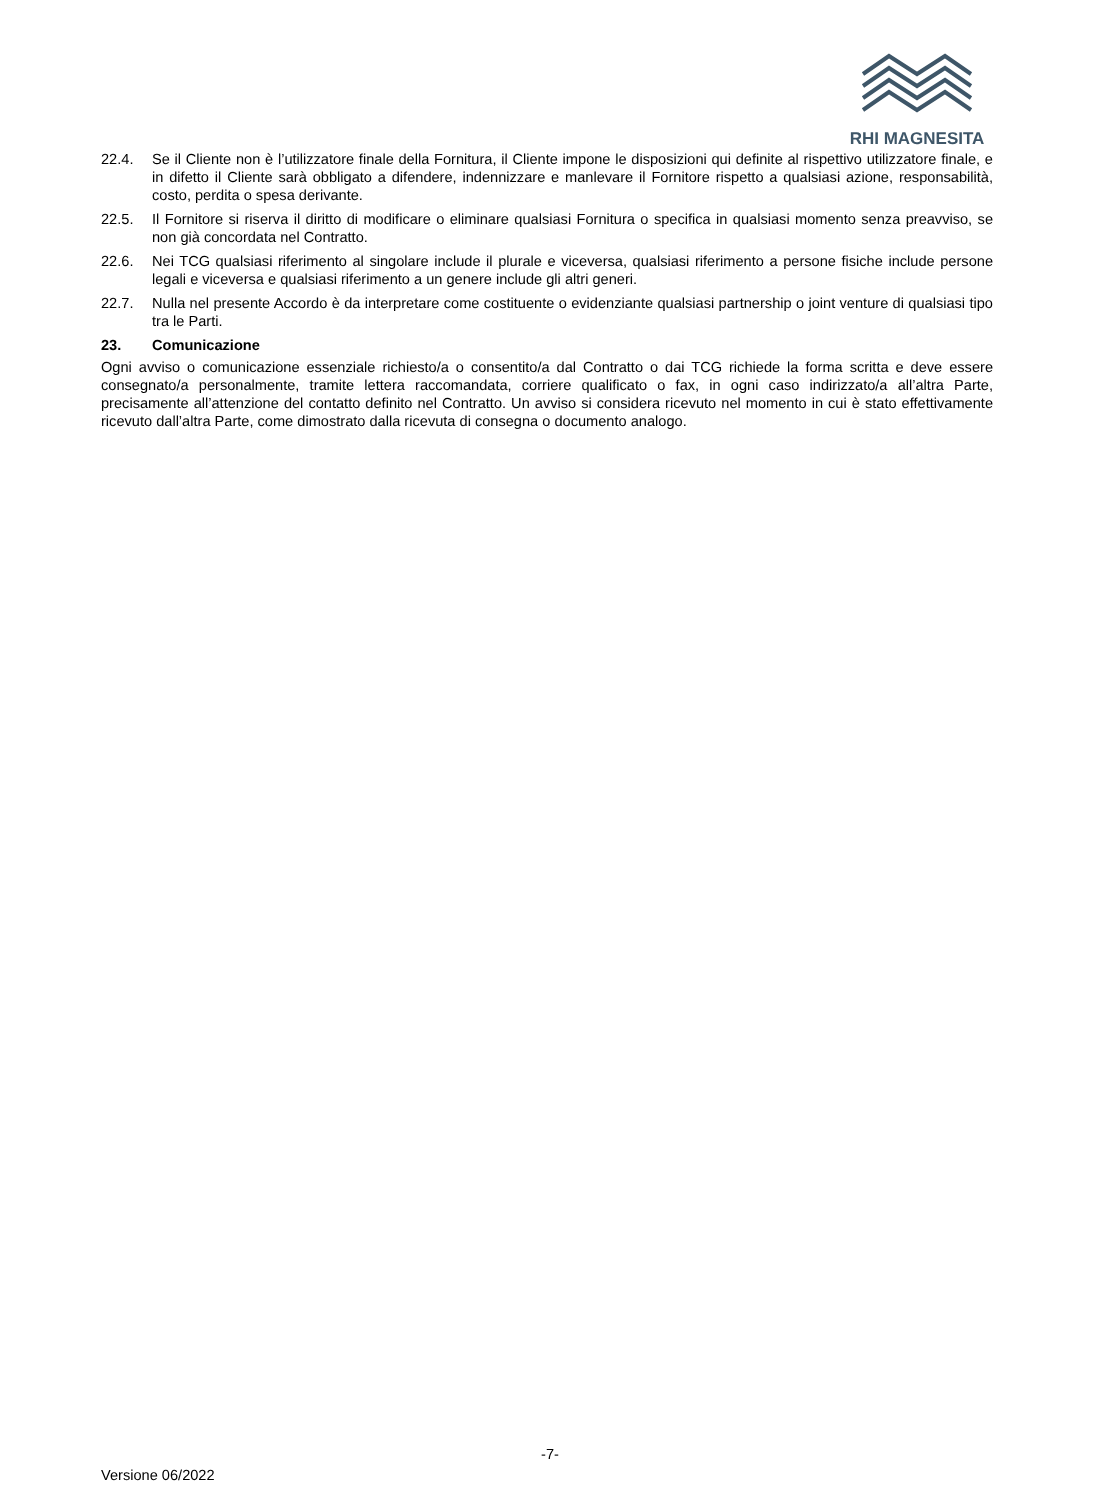RHI MAGNESITA
22.4. Se il Cliente non è l’utilizzatore finale della Fornitura, il Cliente impone le disposizioni qui definite al rispettivo utilizzatore finale, e in difetto il Cliente sarà obbligato a difendere, indennizzare e manlevare il Fornitore rispetto a qualsiasi azione, responsabilità, costo, perdita o spesa derivante.
22.5. Il Fornitore si riserva il diritto di modificare o eliminare qualsiasi Fornitura o specifica in qualsiasi momento senza preavviso, se non già concordata nel Contratto.
22.6. Nei TCG qualsiasi riferimento al singolare include il plurale e viceversa, qualsiasi riferimento a persone fisiche include persone legali e viceversa e qualsiasi riferimento a un genere include gli altri generi.
22.7. Nulla nel presente Accordo è da interpretare come costituente o evidenziante qualsiasi partnership o joint venture di qualsiasi tipo tra le Parti.
23. Comunicazione
Ogni avviso o comunicazione essenziale richiesto/a o consentito/a dal Contratto o dai TCG richiede la forma scritta e deve essere consegnato/a personalmente, tramite lettera raccomandata, corriere qualificato o fax, in ogni caso indirizzato/a all’altra Parte, precisamente all’attenzione del contatto definito nel Contratto. Un avviso si considera ricevuto nel momento in cui è stato effettivamente ricevuto dall’altra Parte, come dimostrato dalla ricevuta di consegna o documento analogo.
-7-
Versione 06/2022